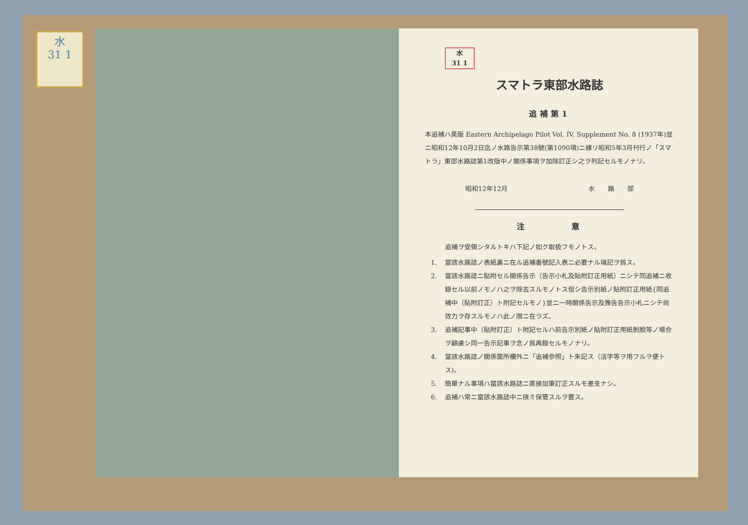水
31 1
水
31 1
スマトラ東部水路誌
追補第1
本追補ハ英版 Eastern Archipelago Pilot Vol. IV. Supplement No. 8 (1937年)並ニ昭和12年10月2日迄ノ水路告示第38號(第1090項)ニ據リ昭和5年3月刊行ノ「スマトラ」東部水路誌第1改版中ノ關係事項ヲ加除訂正シ之ヲ列記セルモノナリ。
昭和12年12月 水　　路　　部
注　　　　意
追補ヲ受領シタルトキハ下記ノ如ク取扱フモノトス。
1. 當該水路誌ノ表紙裏ニ在ル追補番號記入表ニ必要ナル塡記ヲ爲ス。
2. 當該水路誌ニ貼附セル關係告示（告示小札及貼附訂正用紙）ニシテ同追補ニ收錄セル以前ノモノハ之ヲ除去スルモノトス但シ告示別紙ノ貼附訂正用紙{同追補中（貼附訂正）ト附記セルモノ}並ニ一時關係告示及豫告告示小札ニシテ尙效力ヲ存スルモノハ此ノ限ニ在ラズ。
3. 追補記事中（貼附訂正）ト附記セルハ前告示別紙ノ貼附訂正用紙剝脫等ノ場合ヲ顧慮シ同一告示記事ヲ念ノ爲再錄セルモノナリ。
4. 當該水路誌ノ關係箇所欄外ニ「追補參照」ト朱記ス（活字等ヲ用フルヲ便トス)。
5. 簡單ナル事項ハ當該水路誌ニ直接加筆訂正スルモ差支ナシ。
6. 追補ハ常ニ當該水路誌中ニ挾ミ保管スルヲ要ス。